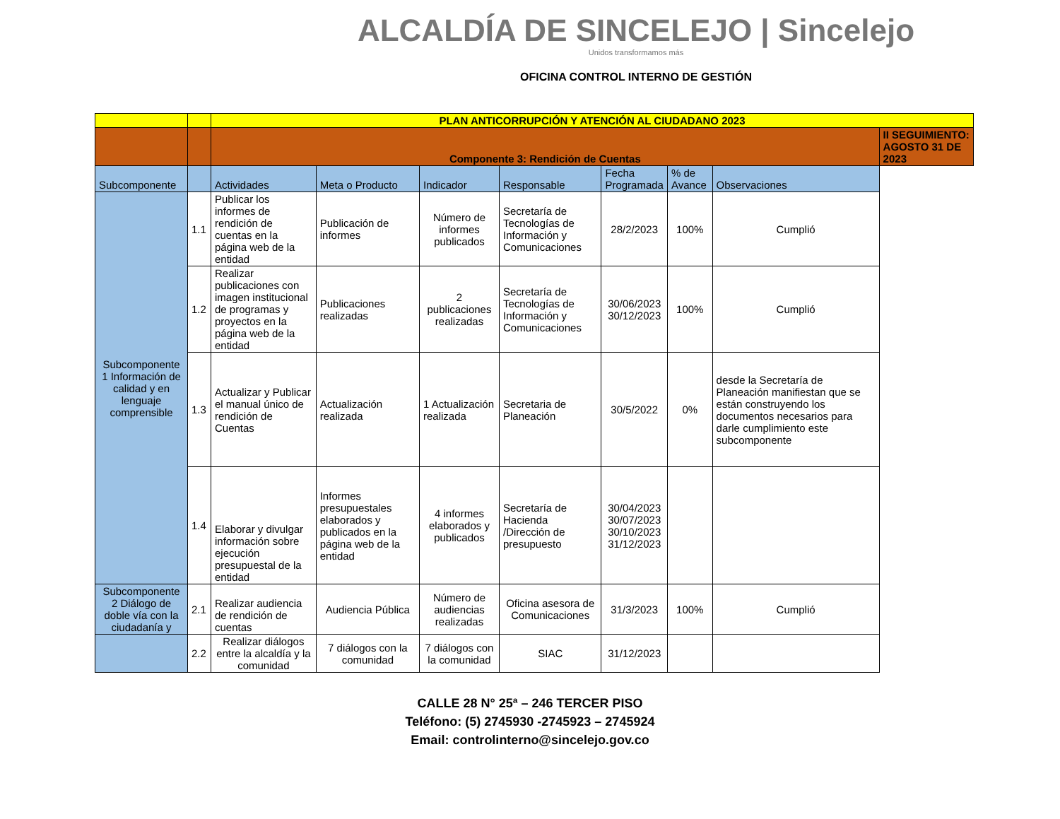ALCALDÍA DE SINCELEJO | Sincelejo
Unidos transformamos más
OFICINA CONTROL INTERNO DE GESTIÓN
| | | PLAN ANTICORRUPCIÓN Y ATENCIÓN AL CIUDADANO 2023 | | | | | | | |
| | | Componente 3: Rendición de Cuentas | | | | | | | II SEGUIMIENTO: AGOSTO 31 DE 2023 |
| Subcomponente | | Actividades | Meta o Producto | Indicador | Responsable | Fecha Programada | % de Avance | Observaciones | |
| Subcomponente 1 Información de calidad y en lenguaje comprensible | 1.1 | Publicar los informes de rendición de cuentas en la página web de la entidad | Publicación de informes | Número de informes publicados | Secretaría de Tecnologías de Información y Comunicaciones | 28/2/2023 | 100% | Cumplió | |
| | 1.2 | Realizar publicaciones con imagen institucional de programas y proyectos en la página web de la entidad | Publicaciones realizadas | 2 publicaciones realizadas | Secretaría de Tecnologías de Información y Comunicaciones | 30/06/2023 30/12/2023 | 100% | Cumplió | |
| | 1.3 | Actualizar y Publicar el manual único de rendición de Cuentas | Actualización realizada | 1 Actualización realizada | Secretaria de Planeación | 30/5/2022 | 0% | desde la Secretaría de Planeación manifiestan que se están construyendo los documentos necesarios para darle cumplimiento este subcomponente | |
| | 1.4 | Elaborar y divulgar información sobre ejecución presupuestal de la entidad | Informes presupuestales elaborados y publicados en la página web de la entidad | 4 informes elaborados y publicados | Secretaría de Hacienda /Dirección de presupuesto | 30/04/2023 30/07/2023 30/10/2023 31/12/2023 | | | |
| Subcomponente 2 Diálogo de doble vía con la ciudadanía y | 2.1 | Realizar audiencia de rendición de cuentas | Audiencia Pública | Número de audiencias realizadas | Oficina asesora de Comunicaciones | 31/3/2023 | 100% | Cumplió | |
| | 2.2 | Realizar diálogos entre la alcaldía y la comunidad | 7 diálogos con la comunidad | 7 diálogos con la comunidad | SIAC | 31/12/2023 | | | |
CALLE 28 N° 25ª – 246 TERCER PISO
Teléfono: (5) 2745930 -2745923 – 2745924
Email: controlinterno@sincelejo.gov.co